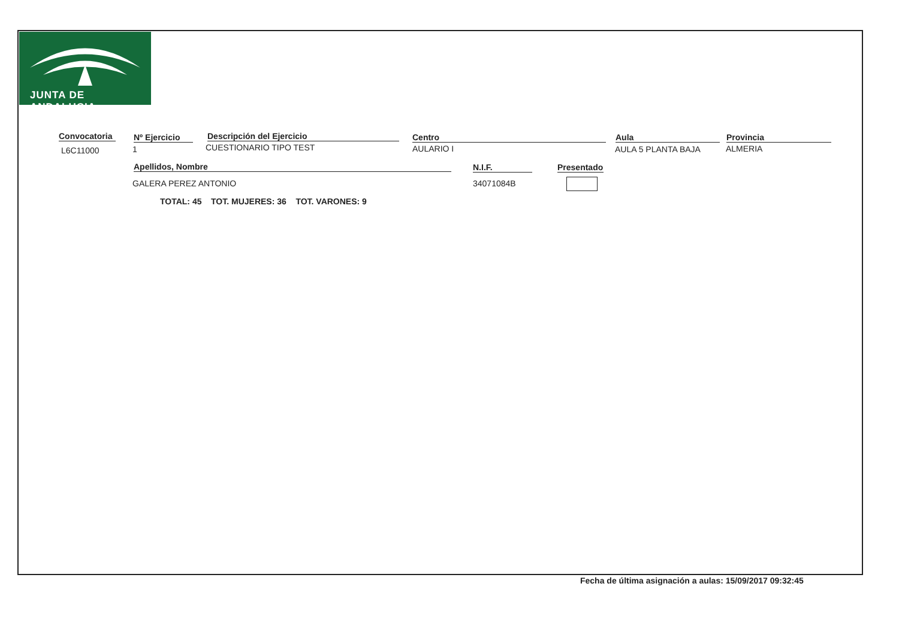JUNTA DE ANDALUCIA
Convocatoria
L6C11000
Nº Ejercicio
1
Descripción del Ejercicio
CUESTIONARIO TIPO TEST
Centro
AULARIO I
Aula
AULA 5 PLANTA BAJA
Provincia
ALMERIA
Apellidos, Nombre N.I.F.
Presentado
GALERA PEREZ ANTONIO 34071084B
TOTAL: 45 TOT. MUJERES: 36 TOT. VARONES: 9
Fecha de última asignación a aulas: 15/09/2017 09:32:45